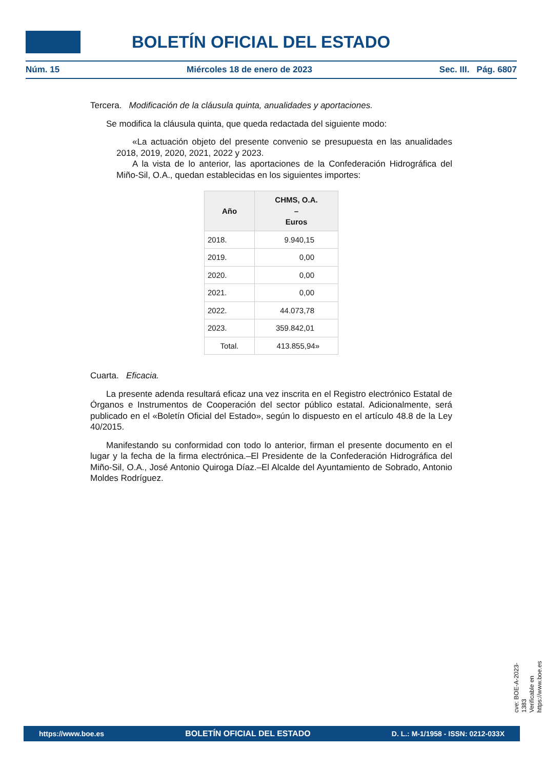BOLETÍN OFICIAL DEL ESTADO
Núm. 15 Miércoles 18 de enero de 2023 Sec. III. Pág. 6807
Tercera. Modificación de la cláusula quinta, anualidades y aportaciones.
Se modifica la cláusula quinta, que queda redactada del siguiente modo:
«La actuación objeto del presente convenio se presupuesta en las anualidades 2018, 2019, 2020, 2021, 2022 y 2023.
A la vista de lo anterior, las aportaciones de la Confederación Hidrográfica del Miño-Sil, O.A., quedan establecidas en los siguientes importes:
| Año | CHMS, O.A. – Euros |
| --- | --- |
| 2018. | 9.940,15 |
| 2019. | 0,00 |
| 2020. | 0,00 |
| 2021. | 0,00 |
| 2022. | 44.073,78 |
| 2023. | 359.842,01 |
| Total. | 413.855,94» |
Cuarta. Eficacia.
La presente adenda resultará eficaz una vez inscrita en el Registro electrónico Estatal de Órganos e Instrumentos de Cooperación del sector público estatal. Adicionalmente, será publicado en el «Boletín Oficial del Estado», según lo dispuesto en el artículo 48.8 de la Ley 40/2015.
Manifestando su conformidad con todo lo anterior, firman el presente documento en el lugar y la fecha de la firma electrónica.–El Presidente de la Confederación Hidrográfica del Miño-Sil, O.A., José Antonio Quiroga Díaz.–El Alcalde del Ayuntamiento de Sobrado, Antonio Moldes Rodríguez.
cve: BOE-A-2023-1383
Verificable en https://www.boe.es
https://www.boe.es BOLETÍN OFICIAL DEL ESTADO D. L.: M-1/1958 - ISSN: 0212-033X